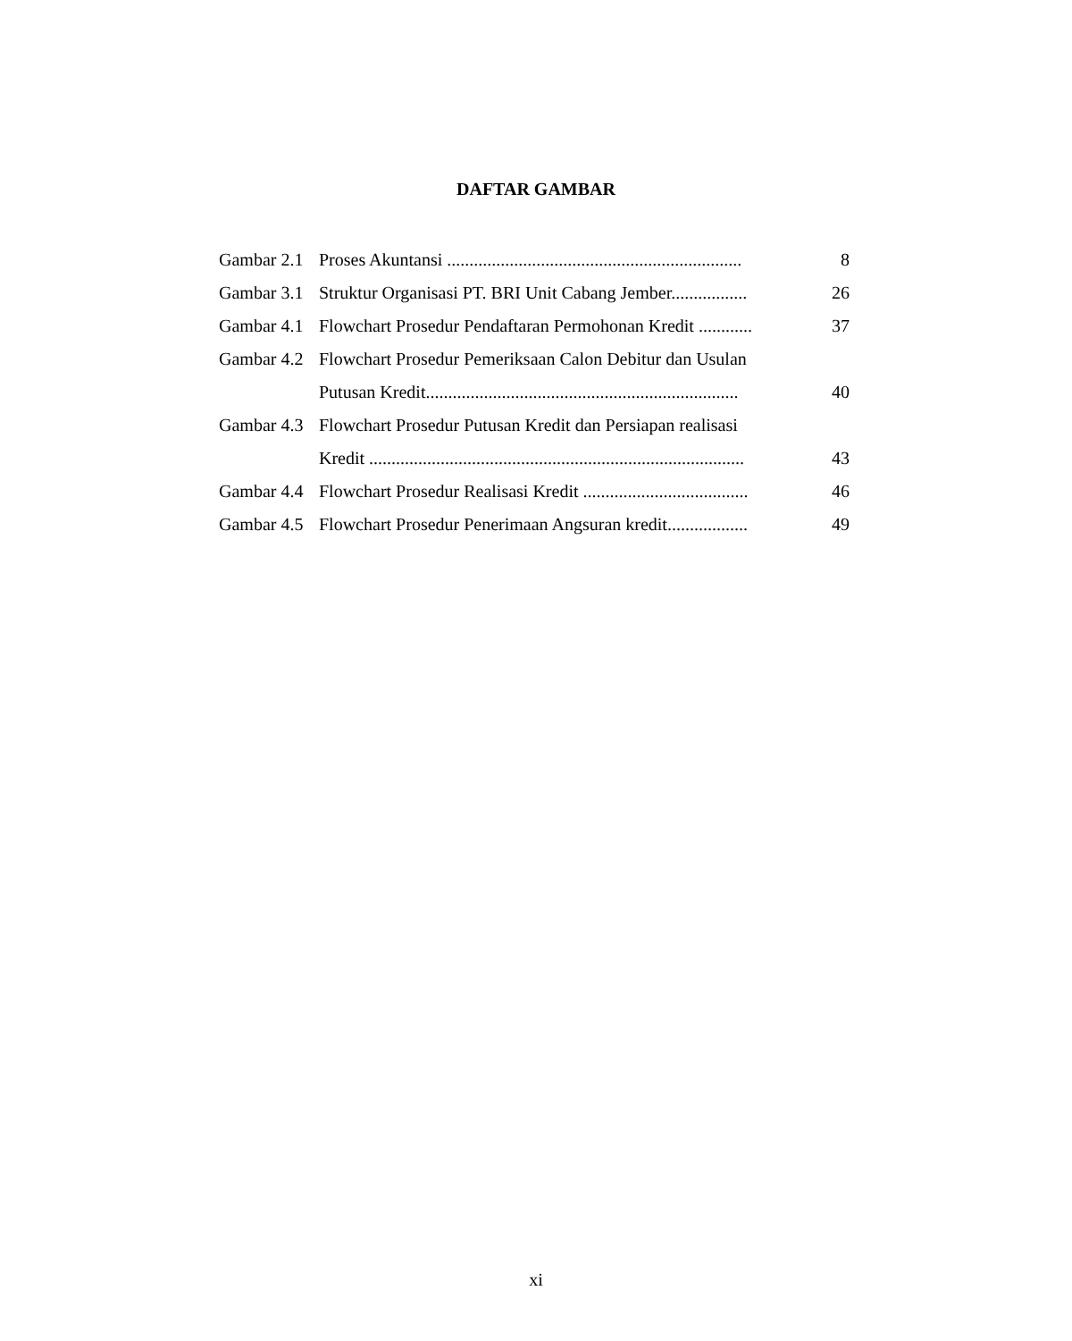DAFTAR GAMBAR
| Gambar 2.1 | Proses Akuntansi .................................................................. | 8 |
| Gambar 3.1 | Struktur Organisasi PT. BRI Unit Cabang Jember................. | 26 |
| Gambar 4.1 | Flowchart Prosedur Pendaftaran Permohonan Kredit ............ | 37 |
| Gambar 4.2 | Flowchart Prosedur Pemeriksaan Calon Debitur dan Usulan Putusan Kredit...................................................................... | 40 |
| Gambar 4.3 | Flowchart Prosedur Putusan Kredit dan Persiapan realisasi Kredit .................................................................................... | 43 |
| Gambar 4.4 | Flowchart Prosedur Realisasi Kredit ..................................... | 46 |
| Gambar 4.5 | Flowchart Prosedur Penerimaan Angsuran kredit.................. | 49 |
xi